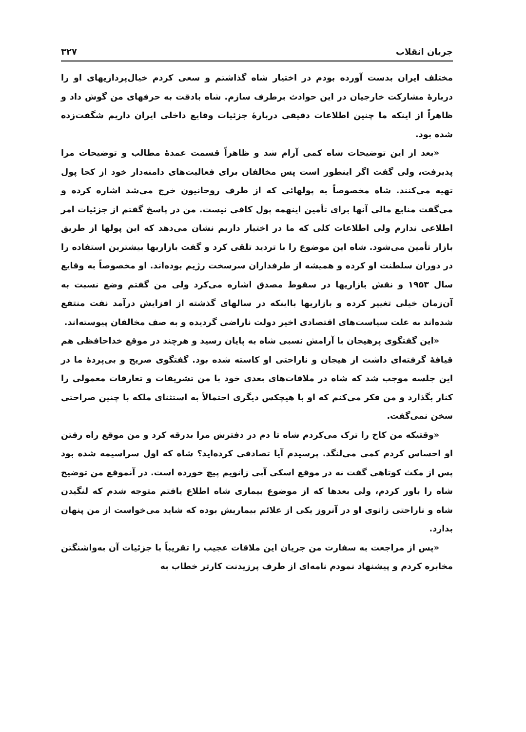جریان انقلاب ۳۲۷
مختلف ایران بدست آورده بودم در اختیار شاه گذاشتم و سعی کردم خیال‌پردازیهای او را دربارهٔ مشارکت خارجیان در این حوادث برطرف سازم. شاه بادقت به حرفهای من گوش داد و ظاهراً از اینکه ما چنین اطلاعات دقیقی دربارهٔ جزئیات وقایع داخلی ایران داریم شگفت‌زده شده بود.
«بعد از این توضیحات شاه کمی آرام شد و ظاهراً قسمت عمدهٔ مطالب و توضیحات مرا پذیرفت، ولی گفت اگر اینطور است پس مخالفان برای فعالیت‌های دامنه‌دار خود از کجا پول تهیه می‌کنند. شاه مخصوصاً به پولهائی که از طرف روحانیون خرج می‌شد اشاره کرده و می‌گفت منابع مالی آنها برای تأمین اینهمه پول کافی نیست. من در پاسخ گفتم از جزئیات امر اطلاعی ندارم ولی اطلاعات کلی که ما در اختیار داریم نشان می‌دهد که این پولها از طریق بازار تأمین می‌شود. شاه این موضوع را با تردید تلقی کرد و گفت بازاریها بیشترین استفاده را در دوران سلطنت او کرده و همیشه از طرفداران سرسخت رژیم بوده‌اند. او مخصوصاً به وقایع سال ۱۹۵۳ و نقش بازاریها در سقوط مصدق اشاره می‌کرد ولی من گفتم وضع نسبت به آن‌زمان خیلی تغییر کرده و بازاریها بااینکه در سالهای گذشته از افزایش درآمد نفت منتفع شده‌اند به علت سیاست‌های اقتصادی اخیر دولت ناراضی گردیده و به صف مخالفان پیوسته‌اند.
«این گفتگوی پرهیجان با آرامش نسبی شاه به پایان رسید و هرچند در موقع خداحافظی هم قیافهٔ گرفته‌ای داشت از هیجان و ناراحتی او کاسته شده بود. گفتگوی صریح و بی‌پردهٔ ما در این جلسه موجب شد که شاه در ملاقات‌های بعدی خود با من تشریفات و تعارفات معمولی را کنار بگذارد و من فکر می‌کنم که او با هیچکس دیگری احتمالاً به استثنای ملکه با چنین صراحتی سخن نمی‌گفت.
«وقتیکه من کاخ را ترک می‌کردم شاه تا دم در دفترش مرا بدرقه کرد و من موقع راه رفتن او احساس کردم کمی می‌لنگد. پرسیدم آیا تصادفی کرده‌اید؟ شاه که اول سراسیمه شده بود پس از مکث کوتاهی گفت نه در موقع اسکی آبی زانویم پیچ خورده است. در آنموقع من توضیح شاه را باور کردم، ولی بعدها که از موضوع بیماری شاه اطلاع یافتم متوجه شدم که لنگیدن شاه و ناراحتی زانوی او در آنروز یکی از علائم بیماریش بوده که شاید می‌خواست از من پنهان بدارد.
«پس از مراجعت به سفارت من جریان این ملاقات عجیب را تقریباً با جزئیات آن به‌واشنگتن مخابره کردم و پیشنهاد نمودم نامه‌ای از طرف پرزیدنت کارتر خطاب به